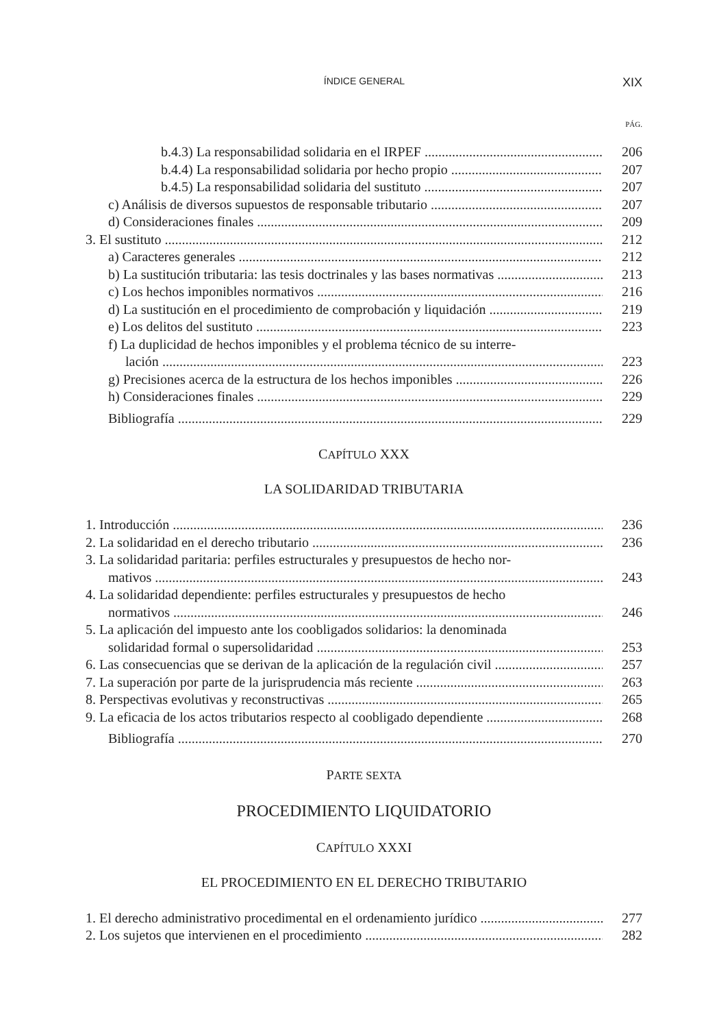ÍNDICE GENERAL XIX
PÁG.
b.4.3) La responsabilidad solidaria en el IRPEF 206
b.4.4) La responsabilidad solidaria por hecho propio 207
b.4.5) La responsabilidad solidaria del sustituto 207
c) Análisis de diversos supuestos de responsable tributario 207
d) Consideraciones finales 209
3. El sustituto 212
a) Caracteres generales 212
b) La sustitución tributaria: las tesis doctrinales y las bases normativas 213
c) Los hechos imponibles normativos 216
d) La sustitución en el procedimiento de comprobación y liquidación 219
e) Los delitos del sustituto 223
f) La duplicidad de hechos imponibles y el problema técnico de su interre-
lación 223
g) Precisiones acerca de la estructura de los hechos imponibles 226
h) Consideraciones finales 229
Bibliografía 229
CAPÍTULO XXX
LA SOLIDARIDAD TRIBUTARIA
1. Introducción 236
2. La solidaridad en el derecho tributario 236
3. La solidaridad paritaria: perfiles estructurales y presupuestos de hecho nor-
mativos 243
4. La solidaridad dependiente: perfiles estructurales y presupuestos de hecho
normativos 246
5. La aplicación del impuesto ante los coobligados solidarios: la denominada
solidaridad formal o supersolidaridad 253
6. Las consecuencias que se derivan de la aplicación de la regulación civil 257
7. La superación por parte de la jurisprudencia más reciente 263
8. Perspectivas evolutivas y reconstructivas 265
9. La eficacia de los actos tributarios respecto al coobligado dependiente 268
Bibliografía 270
PARTE SEXTA
PROCEDIMIENTO LIQUIDATORIO
CAPÍTULO XXXI
EL PROCEDIMIENTO EN EL DERECHO TRIBUTARIO
1. El derecho administrativo procedimental en el ordenamiento jurídico 277
2. Los sujetos que intervienen en el procedimiento 282